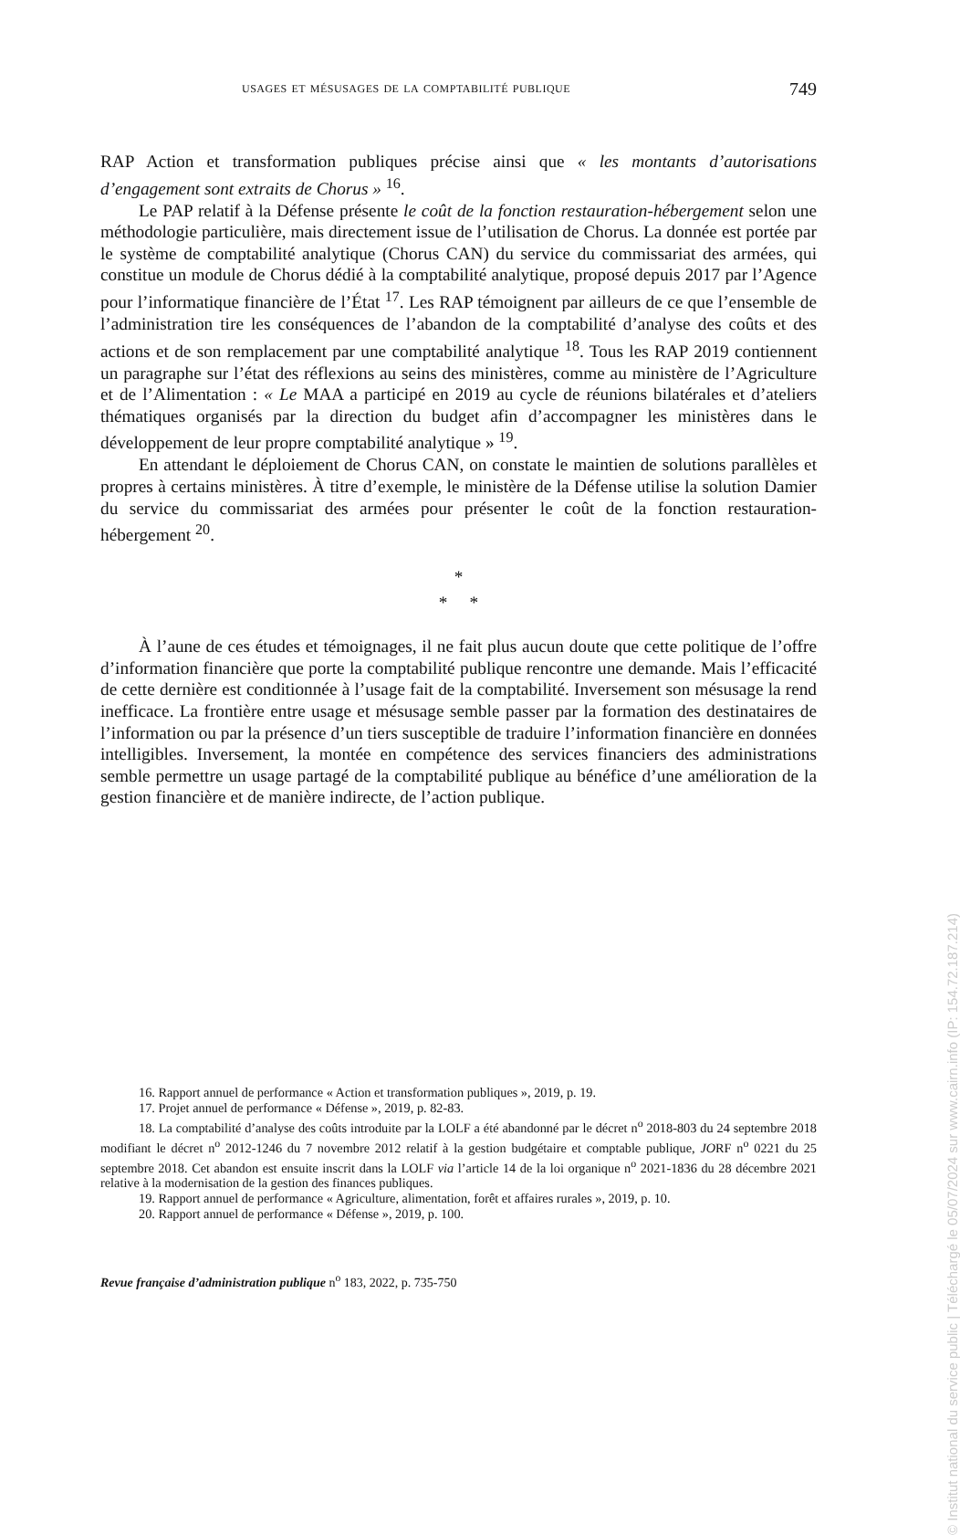usages et mésusages de la comptabilité publique 749
RAP Action et transformation publiques précise ainsi que « les montants d’autorisations d’engagement sont extraits de Chorus » <sup>16</sup>.
Le PAP relatif à la Défense présente le coût de la fonction restauration-hébergement selon une méthodologie particulière, mais directement issue de l’utilisation de Chorus. La donnée est portée par le système de comptabilité analytique (Chorus CAN) du service du commissariat des armées, qui constitue un module de Chorus dédié à la comptabilité analytique, proposé depuis 2017 par l’Agence pour l’informatique financière de l’État <sup>17</sup>. Les RAP témoignent par ailleurs de ce que l’ensemble de l’administration tire les conséquences de l’abandon de la comptabilité d’analyse des coûts et des actions et de son remplacement par une comptabilité analytique <sup>18</sup>. Tous les RAP 2019 contiennent un paragraphe sur l’état des réflexions au seins des ministères, comme au ministère de l’Agriculture et de l’Alimentation : « Le MAA a participé en 2019 au cycle de réunions bilatérales et d’ateliers thématiques organisés par la direction du budget afin d’accompagner les ministères dans le développement de leur propre comptabilité analytique » <sup>19</sup>.
En attendant le déploiement de Chorus CAN, on constate le maintien de solutions parallèles et propres à certains ministères. À titre d’exemple, le ministère de la Défense utilise la solution Damier du service du commissariat des armées pour présenter le coût de la fonction restauration-hébergement <sup>20</sup>.
*
* *
À l’aune de ces études et témoignages, il ne fait plus aucun doute que cette politique de l’offre d’information financière que porte la comptabilité publique rencontre une demande. Mais l’efficacité de cette dernière est conditionnée à l’usage fait de la comptabilité. Inversement son mésusage la rend inefficace. La frontière entre usage et mésusage semble passer par la formation des destinataires de l’information ou par la présence d’un tiers susceptible de traduire l’information financière en données intelligibles. Inversement, la montée en compétence des services financiers des administrations semble permettre un usage partagé de la comptabilité publique au bénéfice d’une amélioration de la gestion financière et de manière indirecte, de l’action publique.
16. Rapport annuel de performance « Action et transformation publiques », 2019, p. 19.
17. Projet annuel de performance « Défense », 2019, p. 82-83.
18. La comptabilité d’analyse des coûts introduite par la LOLF a été abandonné par le décret n<sup>o</sup> 2018-803 du 24 septembre 2018 modifiant le décret n<sup>o</sup> 2012-1246 du 7 novembre 2012 relatif à la gestion budgétaire et comptable publique, JORF n<sup>o</sup> 0221 du 25 septembre 2018. Cet abandon est ensuite inscrit dans la LOLF via l’article 14 de la loi organique n<sup>o</sup> 2021-1836 du 28 décembre 2021 relative à la modernisation de la gestion des finances publiques.
19. Rapport annuel de performance « Agriculture, alimentation, forêt et affaires rurales », 2019, p. 10.
20. Rapport annuel de performance « Défense », 2019, p. 100.
Revue française d’administration publique n<sup>o</sup> 183, 2022, p. 735-750
© Institut national du service public | Téléchargé le 05/07/2024 sur www.cairn.info (IP: 154.72.187.214)